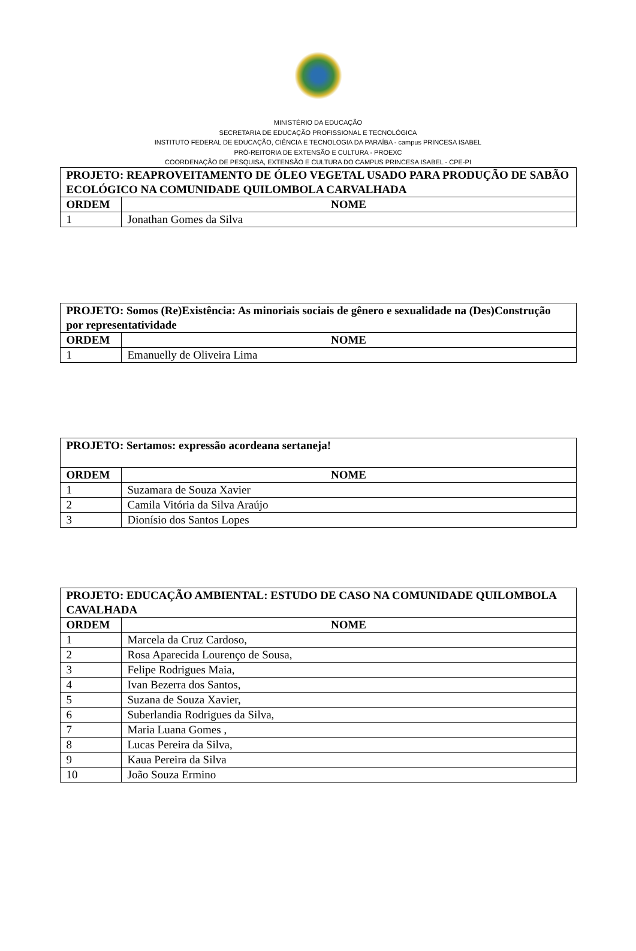MINISTÉRIO DA EDUCAÇÃO
SECRETARIA DE EDUCAÇÃO PROFISSIONAL E TECNOLÓGICA
INSTITUTO FEDERAL DE EDUCAÇÃO, CIÊNCIA E TECNOLOGIA DA PARAÍBA - campus PRINCESA ISABEL
PRÓ-REITORIA DE EXTENSÃO E CULTURA - PROEXC
COORDENAÇÃO DE PESQUISA, EXTENSÃO E CULTURA DO CAMPUS PRINCESA ISABEL - CPE-PI
| PROJETO: REAPROVEITAMENTO DE ÓLEO VEGETAL USADO PARA PRODUÇÃO DE SABÃO ECOLÓGICO NA COMUNIDADE QUILOMBOLA CARVALHADA | |
| --- | --- |
| ORDEM | NOME |
| 1 | Jonathan Gomes da Silva |
| PROJETO: Somos (Re)Existência: As minoriais sociais de gênero e sexualidade na (Des)Construção por representatividade | |
| --- | --- |
| ORDEM | NOME |
| 1 | Emanuelly de Oliveira Lima |
| PROJETO: Sertamos: expressão acordeana sertaneja! | |
| --- | --- |
| ORDEM | NOME |
| 1 | Suzamara de Souza Xavier |
| 2 | Camila Vitória da Silva Araújo |
| 3 | Dionísio dos Santos Lopes |
| PROJETO: EDUCAÇÃO AMBIENTAL: ESTUDO DE CASO NA COMUNIDADE QUILOMBOLA CAVALHADA | |
| --- | --- |
| ORDEM | NOME |
| 1 | Marcela da Cruz Cardoso, |
| 2 | Rosa Aparecida Lourenço de Sousa, |
| 3 | Felipe Rodrigues Maia, |
| 4 | Ivan Bezerra dos Santos, |
| 5 | Suzana de Souza Xavier, |
| 6 | Suberlandia Rodrigues da Silva, |
| 7 | Maria Luana Gomes , |
| 8 | Lucas Pereira da Silva, |
| 9 | Kaua Pereira da Silva |
| 10 | João Souza Ermino |